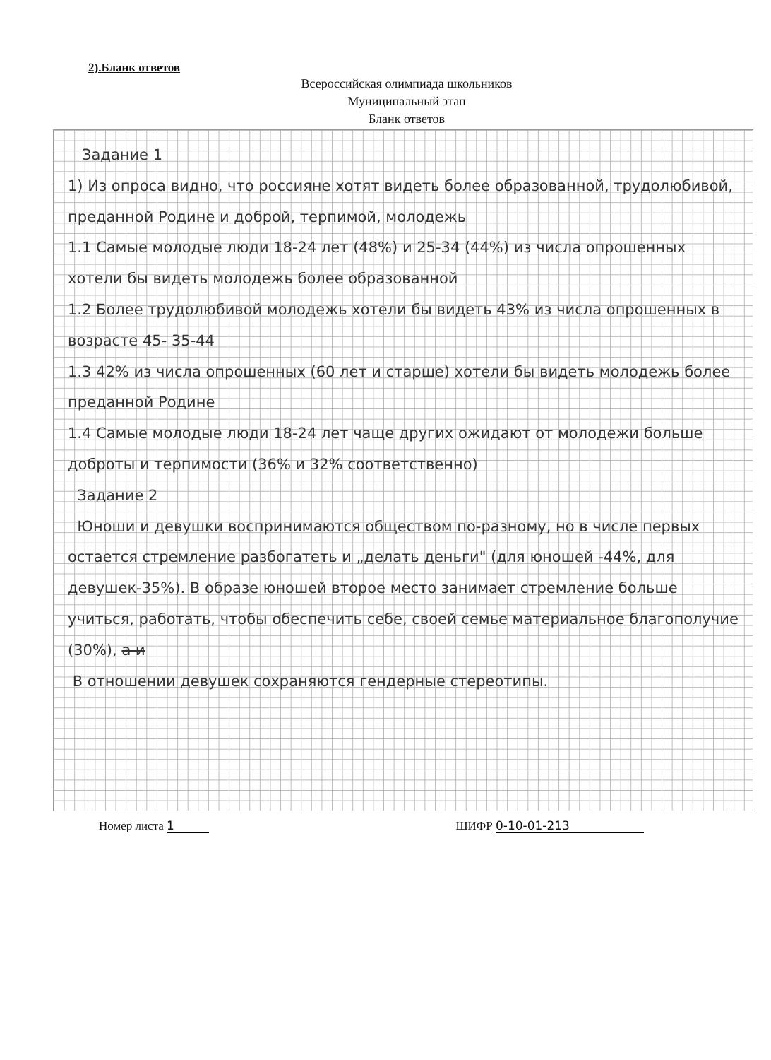2).Бланк ответов
Всероссийская олимпиада школьников
Муниципальный этап
Бланк ответов
Задание 1
1) Из опроса видно, что россияне хотят видеть более образованной, трудолюбивой, преданной Родине и доброй, терпимой, молодежь
1.1 Самые молодые люди 18-24 лет (48%) и 25-34 (44%) из числа опрошенных хотели бы видеть молодежь более образованной
1.2 Более трудолюбивой молодежь хотели бы видеть 43% из числа опрошенных в возрасте 45- 35-44
1.3 42% из числа опрошенных (60 лет и старше) хотели бы видеть молодежь более преданной Родине
1.4 Самые молодые люди 18-24 лет чаще других ожидают от молодежи больше доброты и терпимости (36% и 32% соответственно)
Задание 2
Юноши и девушки воспринимаются обществом по-разному, но в числе первых остается стремление разбогатеть и „делать деньги" (для юношей -44%, для девушек-35%). В образе юношей второе место занимает стремление больше учиться, работать, чтобы обеспечить себе, своей семье материальное благополучие (30%), а и
В отношении девушек сохраняются гендерные стереотипы.
Номер листа 1 ШИФР 0-10-01-213